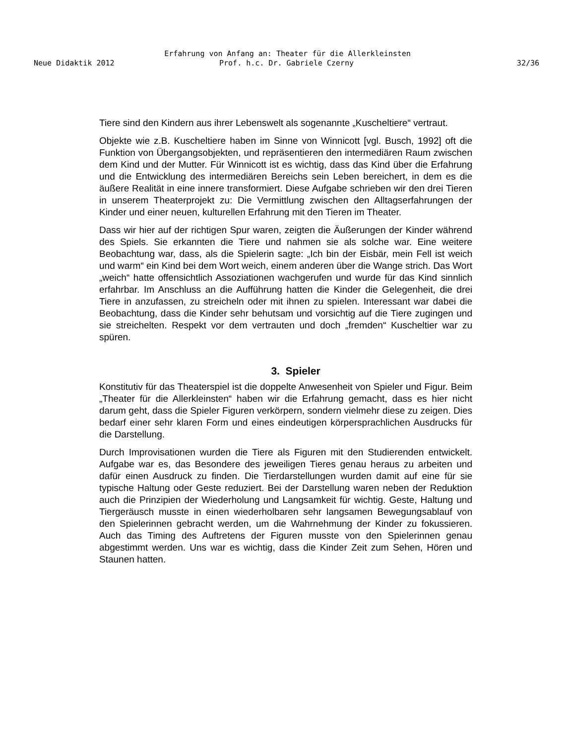Erfahrung von Anfang an: Theater für die Allerkleinsten
Neue Didaktik 2012 Prof. h.c. Dr. Gabriele Czerny 32/36
Tiere sind den Kindern aus ihrer Lebenswelt als sogenannte „Kuscheltiere“ vertraut.
Objekte wie z.B. Kuscheltiere haben im Sinne von Winnicott [vgl. Busch, 1992] oft die Funktion von Übergangsobjekten, und repräsentieren den intermediären Raum zwischen dem Kind und der Mutter. Für Winnicott ist es wichtig, dass das Kind über die Erfahrung und die Entwicklung des intermediären Bereichs sein Leben bereichert, in dem es die äußere Realität in eine innere transformiert. Diese Aufgabe schrieben wir den drei Tieren in unserem Theaterprojekt zu: Die Vermittlung zwischen den Alltagserfahrungen der Kinder und einer neuen, kulturellen Erfahrung mit den Tieren im Theater.
Dass wir hier auf der richtigen Spur waren, zeigten die Äußerungen der Kinder während des Spiels. Sie erkannten die Tiere und nahmen sie als solche war. Eine weitere Beobachtung war, dass, als die Spielerin sagte: „Ich bin der Eisbär, mein Fell ist weich und warm“ ein Kind bei dem Wort weich, einem anderen über die Wange strich. Das Wort „weich“ hatte offensichtlich Assoziationen wachgerufen und wurde für das Kind sinnlich erfahrbar. Im Anschluss an die Aufführung hatten die Kinder die Gelegenheit, die drei Tiere in anzufassen, zu streicheln oder mit ihnen zu spielen. Interessant war dabei die Beobachtung, dass die Kinder sehr behutsam und vorsichtig auf die Tiere zugingen und sie streichelten. Respekt vor dem vertrauten und doch „fremden“ Kuscheltier war zu spüren.
3. Spieler
Konstitutiv für das Theaterspiel ist die doppelte Anwesenheit von Spieler und Figur. Beim „Theater für die Allerkleinsten“ haben wir die Erfahrung gemacht, dass es hier nicht darum geht, dass die Spieler Figuren verkörpern, sondern vielmehr diese zu zeigen. Dies bedarf einer sehr klaren Form und eines eindeutigen körpersprachlichen Ausdrucks für die Darstellung.
Durch Improvisationen wurden die Tiere als Figuren mit den Studierenden entwickelt. Aufgabe war es, das Besondere des jeweiligen Tieres genau heraus zu arbeiten und dafür einen Ausdruck zu finden. Die Tierdarstellungen wurden damit auf eine für sie typische Haltung oder Geste reduziert. Bei der Darstellung waren neben der Reduktion auch die Prinzipien der Wiederholung und Langsamkeit für wichtig. Geste, Haltung und Tiergeräusch musste in einen wiederholbaren sehr langsamen Bewegungsablauf von den Spielerinnen gebracht werden, um die Wahrnehmung der Kinder zu fokussieren. Auch das Timing des Auftretens der Figuren musste von den Spielerinnen genau abgestimmt werden. Uns war es wichtig, dass die Kinder Zeit zum Sehen, Hören und Staunen hatten.